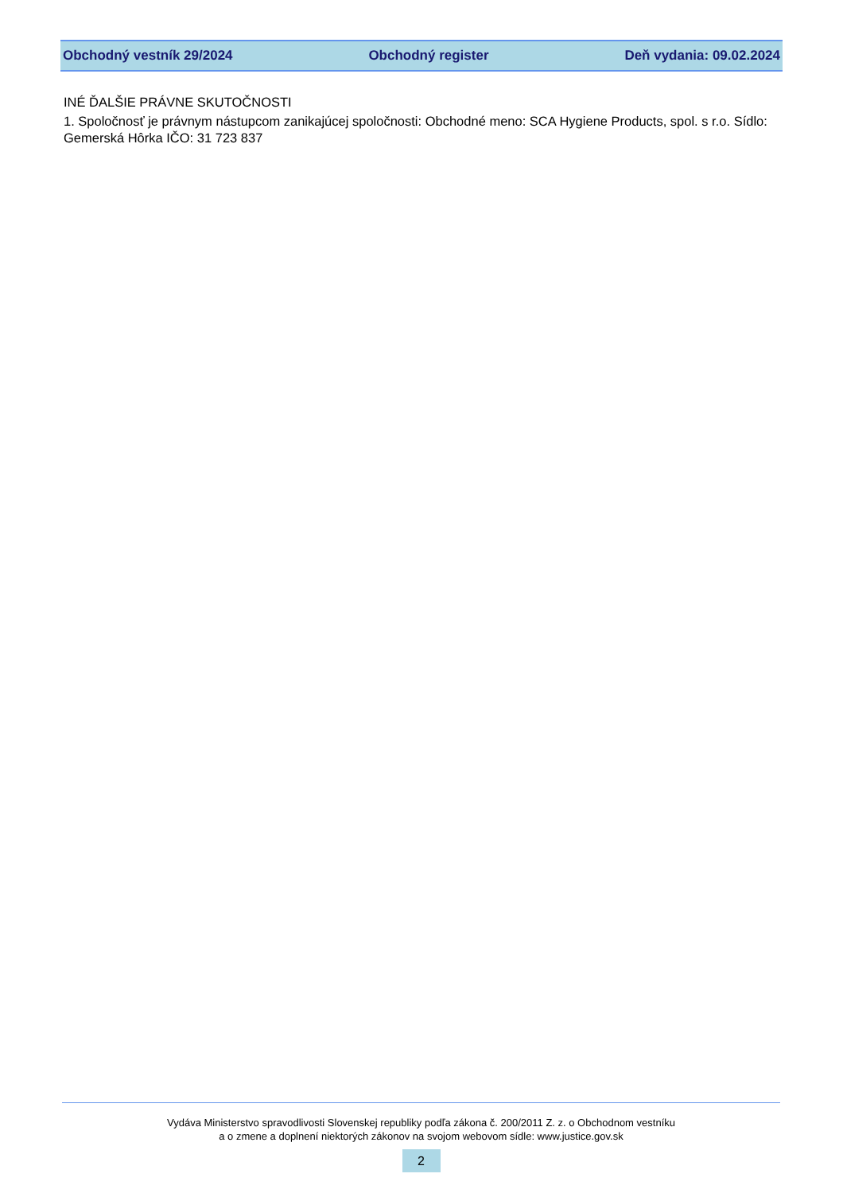Obchodný vestník 29/2024 Obchodný register Deň vydania: 09.02.2024
INÉ ĎALŠIE PRÁVNE SKUTOČNOSTI
1. Spoločnosť je právnym nástupcom zanikajúcej spoločnosti: Obchodné meno: SCA Hygiene Products, spol. s r.o. Sídlo: Gemerská Hôrka IČO: 31 723 837
Vydáva Ministerstvo spravodlivosti Slovenskej republiky podľa zákona č. 200/2011 Z. z. o Obchodnom vestníku
a o zmene a doplnení niektorých zákonov na svojom webovom sídle: www.justice.gov.sk
2